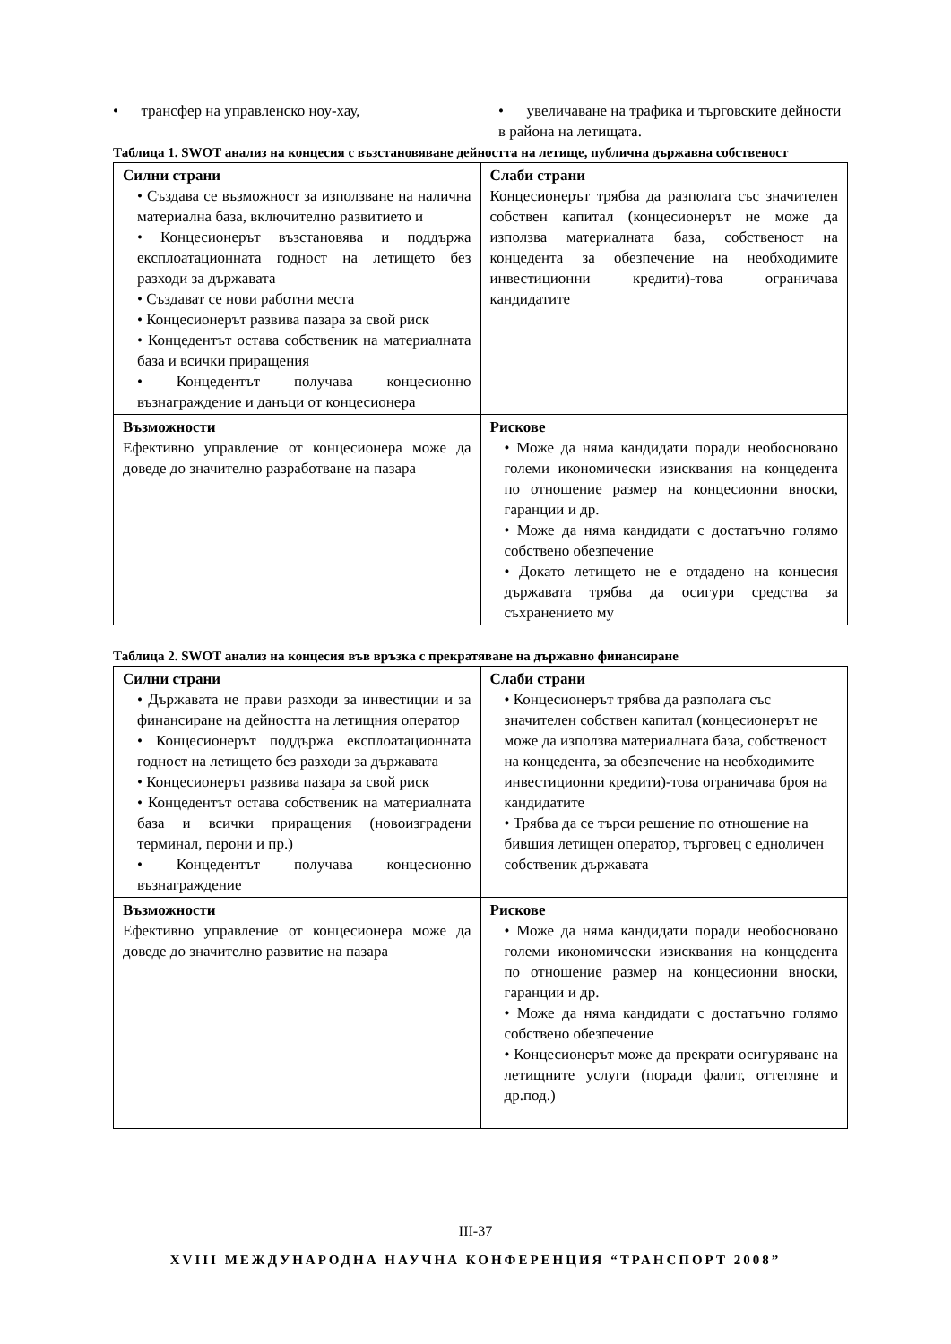• трансфер на управленско ноу-хау,
• увеличаване на трафика и търговските дейности в района на летищата.
Таблица 1. SWOT анализ на концесия с възстановяване дейността на летище, публична държавна собственост
| Силни страни • Създава се възможност за използване на налична материална база, включително развитието и • Концесионерът възстановява и поддържа експлоатационната годност на летището без разходи за държавата • Създават се нови работни места • Концесионерът развива пазара за свой риск • Концедентът остава собственик на материалната база и всички приращения • Концедентът получава концесионно възнаграждение и данъци от концесионера | Слаби страни Концесионерът трябва да разполага със значителен собствен капитал (концесионерът не може да използва материалната база, собственост на концедента за обезпечение на необходимите инвестиционни кредити)-това ограничава кандидатите |
| Възможности Ефективно управление от концесионера може да доведе до значително разработване на пазара | Рискове • Може да няма кандидати поради необосновано големи икономически изисквания на концедента по отношение размер на концесионни вноски, гаранции и др. • Може да няма кандидати с достатъчно голямо собствено обезпечение • Докато летището не е отдадено на концесия държавата трябва да осигури средства за съхранението му |
Таблица 2. SWOT анализ на концесия във връзка с прекратяване на държавно финансиране
| Силни страни • Държавата не прави разходи за инвестиции и за финансиране на дейността на летищния оператор • Концесионерът поддържа експлоатационната годност на летището без разходи за държавата • Концесионерът развива пазара за свой риск • Концедентът остава собственик на материалната база и всички приращения (новоизградени терминал, перони и пр.) • Концедентът получава концесионно възнаграждение | Слаби страни • Концесионерът трябва да разполага със значителен собствен капитал (концесионерът не може да използва материалната база, собственост на концедента, за обезпечение на необходимите инвестиционни кредити)-това ограничава броя на кандидатите • Трябва да се търси решение по отношение на бившия летищен оператор, търговец с едноличен собственик държавата |
| Възможности Ефективно управление от концесионера може да доведе до значително развитие на пазара | Рискове • Може да няма кандидати поради необосновано големи икономически изисквания на концедента по отношение размер на концесионни вноски, гаранции и др. • Може да няма кандидати с достатъчно голямо собствено обезпечение • Концесионерът може да прекрати осигуряване на летищните услуги (поради фалит, оттегляне и др.под.) |
III-37
XVIII МЕЖДУНАРОДНА НАУЧНА КОНФЕРЕНЦИЯ “ТРАНСПОРТ 2008”